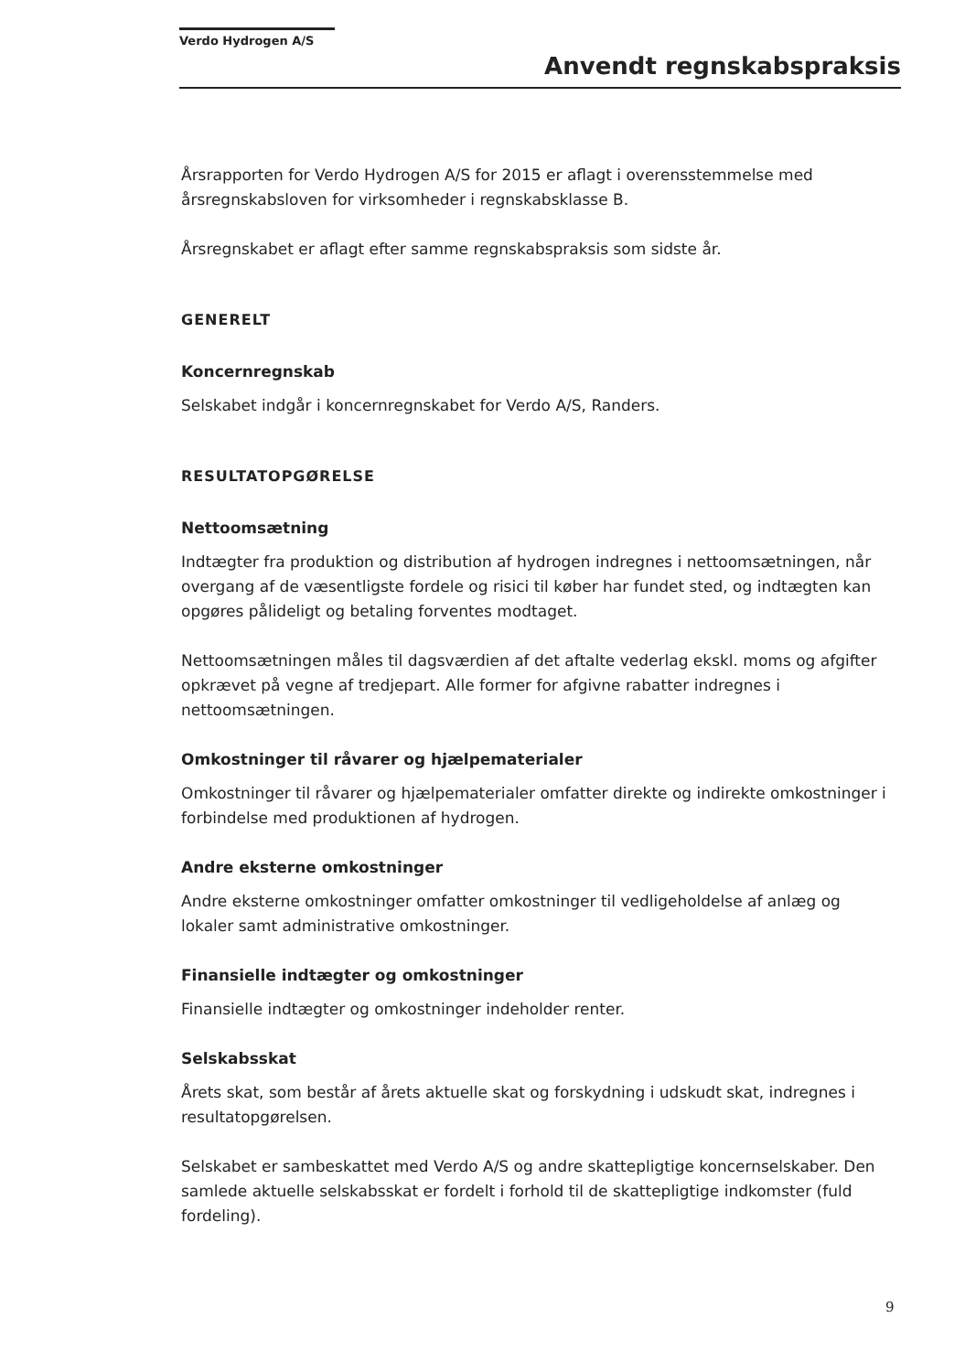Verdo Hydrogen A/S
Anvendt regnskabspraksis
Årsrapporten for Verdo Hydrogen A/S for 2015 er aflagt i overensstemmelse med årsregnskabsloven for virksomheder i regnskabsklasse B.
Årsregnskabet er aflagt efter samme regnskabspraksis som sidste år.
GENERELT
Koncernregnskab
Selskabet indgår i koncernregnskabet for Verdo A/S, Randers.
RESULTATOPGØRELSE
Nettoomsætning
Indtægter fra produktion og distribution af hydrogen indregnes i nettoomsætningen, når overgang af de væsentligste fordele og risici til køber har fundet sted, og indtægten kan opgøres pålideligt og betaling forventes modtaget.
Nettoomsætningen måles til dagsværdien af det aftalte vederlag ekskl. moms og afgifter opkrævet på vegne af tredjepart. Alle former for afgivne rabatter indregnes i nettoomsætningen.
Omkostninger til råvarer og hjælpematerialer
Omkostninger til råvarer og hjælpematerialer omfatter direkte og indirekte omkostninger i forbindelse med produktionen af hydrogen.
Andre eksterne omkostninger
Andre eksterne omkostninger omfatter omkostninger til vedligeholdelse af anlæg og lokaler samt administrative omkostninger.
Finansielle indtægter og omkostninger
Finansielle indtægter og omkostninger indeholder renter.
Selskabsskat
Årets skat, som består af årets aktuelle skat og forskydning i udskudt skat, indregnes i resultatopgørelsen.
Selskabet er sambeskattet med Verdo A/S og andre skattepligtige koncernselskaber. Den samlede aktuelle selskabsskat er fordelt i forhold til de skattepligtige indkomster (fuld fordeling).
9